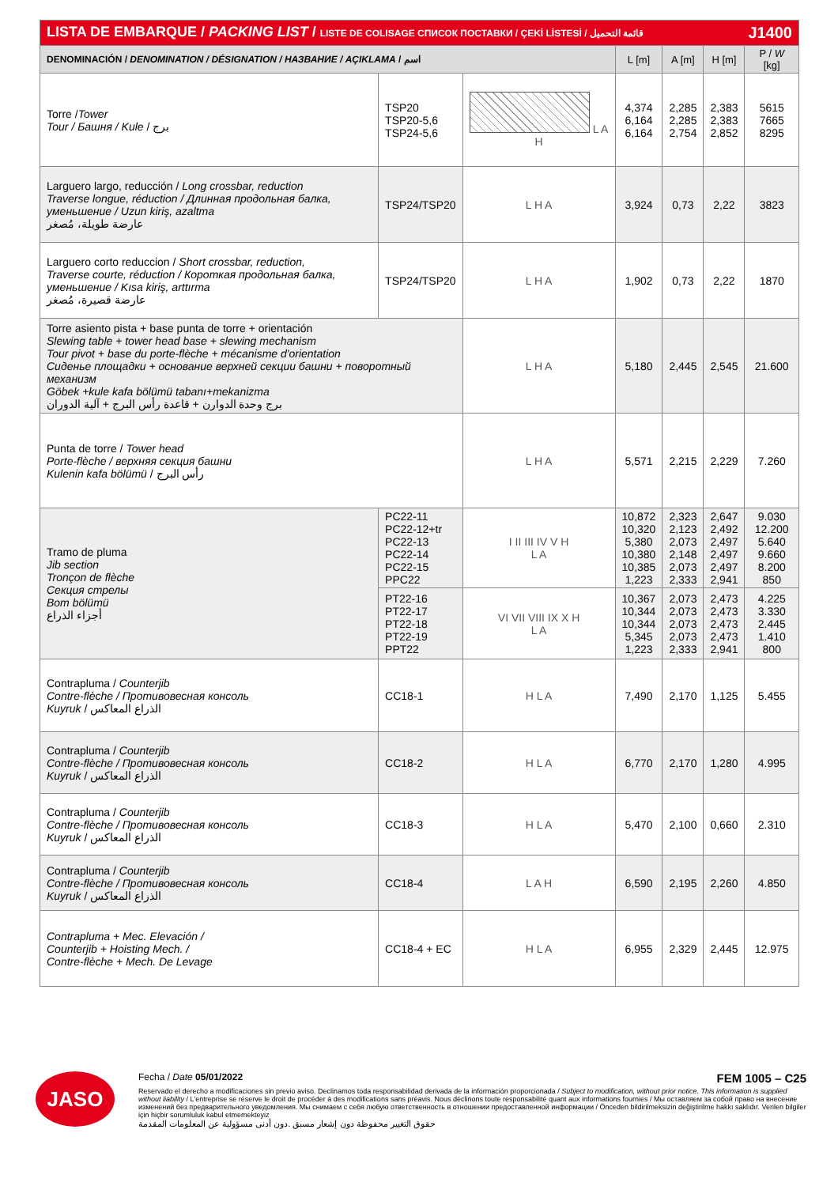| LISTA DE EMBARQUE / PACKING LIST / LISTE DE COLISAGE СПИСОК ПОСТАВКИ / ÇEKİ LİSTESİ / قائمة التحميل J1400 | | | | | | |
| DENOMINACIÓN / DENOMINATION / DÉSIGNATION / НАЗВАНИЕ / AÇIKLAMA / اسم | | | L [m] | A [m] | H [m] | P / W [kg] |
| Torre / Tower Tour / Башня / Kule / برج | TSP20 TSP20-5,6 TSP24-5,6 | L A H | 4,374 6,164 6,164 | 2,285 2,285 2,754 | 2,383 2,383 2,852 | 5615 7665 8295 |
| Larguero largo, reducción / Long crossbar, reduction Traverse longue, réduction / Длинная продольная балка, уменьшение / Uzun kiriş, azaltma عارضة طويلة، مُصغر | TSP24/TSP20 | L H A | 3,924 | 0,73 | 2,22 | 3823 |
| Larguero corto reduccion / Short crossbar, reduction, Traverse courte, réduction / Короткая продольная балка, уменьшение / Kısa kiriş, arttırma عارضة قصيرة، مُصغر | TSP24/TSP20 | L H A | 1,902 | 0,73 | 2,22 | 1870 |
| Torre asiento pista + base punta de torre + orientación Slewing table + tower head base + slewing mechanism Tour pivot + base du porte-flèche + mécanisme d'orientation Сиденье площадки + основание верхней секции башни + поворотный механизм Göbek +kule kafa bölümü tabanı+mekanizma برج وحدة الدوارن + قاعدة رأس البرج + آلية الدوران | | L H A | 5,180 | 2,445 | 2,545 | 21.600 |
| Punta de torre / Tower head Porte-flèche / верхняя секция башни Kulenin kafa bölümü / رأس البرج | | L H A | 5,571 | 2,215 | 2,229 | 7.260 |
| Tramo de pluma Jib section Tronçon de flèche Секция стрелы Bom bölümü أجزاء الذراع | PC22-11 PC22-12+tr PC22-13 PC22-14 PC22-15 PPC22 | I II III IV V H L A | 10,872 10,320 5,380 10,380 10,385 1,223 | 2,323 2,123 2,073 2,148 2,073 2,333 | 2,647 2,492 2,497 2,497 2,497 2,941 | 9.030 12.200 5.640 9.660 8.200 850 |
| | PT22-16 PT22-17 PT22-18 PT22-19 PPT22 | VI VII VIII IX X H L A | 10,367 10,344 10,344 5,345 1,223 | 2,073 2,073 2,073 2,073 2,333 | 2,473 2,473 2,473 2,473 2,941 | 4.225 3.330 2.445 1.410 800 |
| Contrapluma / Counterjib Contre-flèche / Противовесная консоль Kuyruk / الذراع المعاكس | CC18-1 | H L A | 7,490 | 2,170 | 1,125 | 5.455 |
| Contrapluma / Counterjib Contre-flèche / Противовесная консоль Kuyruk / الذراع المعاكس | CC18-2 | H L A | 6,770 | 2,170 | 1,280 | 4.995 |
| Contrapluma / Counterjib Contre-flèche / Противовесная консоль Kuyruk / الذراع المعاكس | CC18-3 | H L A | 5,470 | 2,100 | 0,660 | 2.310 |
| Contrapluma / Counterjib Contre-flèche / Противовесная консоль Kuyruk / الذراع المعاكس | CC18-4 | L A H | 6,590 | 2,195 | 2,260 | 4.850 |
| Contrapluma + Mec. Elevación / Counterjib + Hoisting Mech. / Contre-flèche + Mech. De Levage | CC18-4 + EC | H L A | 6,955 | 2,329 | 2,445 | 12.975 |
JASO
Fecha / Date 05/01/2022 FEM 1005 – C25
Reservado el derecho a modificaciones sin previo aviso. Declinamos toda responsabilidad derivada de la información proporcionada / Subject to modification, without prior notice. This information is supplied without liability / L'entreprise se réserve le droit de procéder à des modifications sans préavis. Nous déclinons toute responsabilité quant aux informations fournies / Мы оставляем за собой право на внесение изменений без предварительного уведомления. Мы снимаем с себя любую ответственность в отношении предоставленной информации / Önceden bildirilmeksizin değiştirilme hakkı saklıdır. Verilen bilgiler için hiçbir sorumluluk kabul etmemekteyiz
حقوق التغيير محفوظة دون إشعار مسبق .دون أدنى مسؤولية عن المعلومات المقدمة